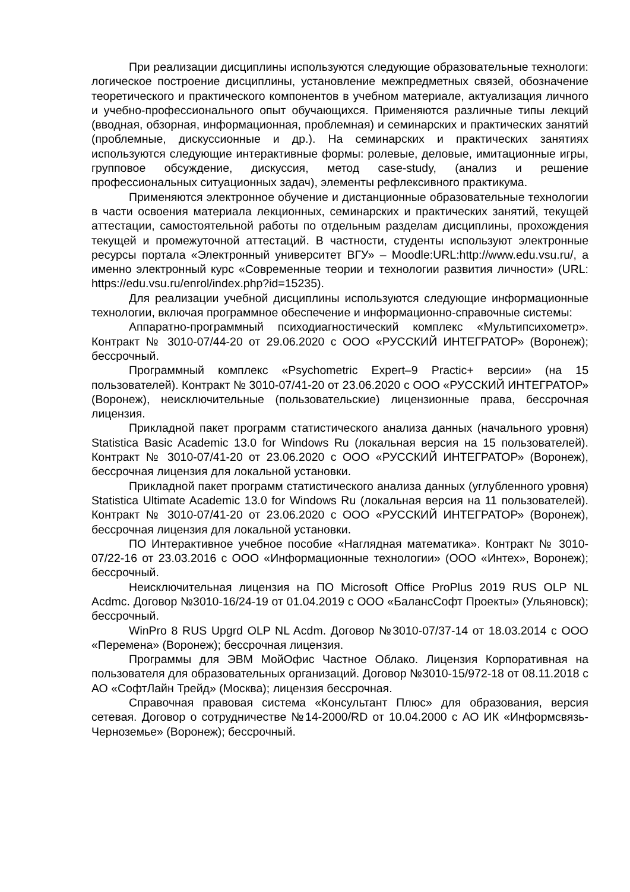При реализации дисциплины используются следующие образовательные технологи: логическое построение дисциплины, установление межпредметных связей, обозначение теоретического и практического компонентов в учебном материале, актуализация личного и учебно-профессионального опыт обучающихся. Применяются различные типы лекций (вводная, обзорная, информационная, проблемная) и семинарских и практических занятий (проблемные, дискуссионные и др.). На семинарских и практических занятиях используются следующие интерактивные формы: ролевые, деловые, имитационные игры, групповое обсуждение, дискуссия, метод case-study, (анализ и решение профессиональных ситуационных задач), элементы рефлексивного практикума.
Применяются электронное обучение и дистанционные образовательные технологии в части освоения материала лекционных, семинарских и практических занятий, текущей аттестации, самостоятельной работы по отдельным разделам дисциплины, прохождения текущей и промежуточной аттестаций. В частности, студенты используют электронные ресурсы портала «Электронный университет ВГУ» – Moodle:URL:http://www.edu.vsu.ru/, а именно электронный курс «Современные теории и технологии развития личности» (URL: https://edu.vsu.ru/enrol/index.php?id=15235).
Для реализации учебной дисциплины используются следующие информационные технологии, включая программное обеспечение и информационно-справочные системы:
Аппаратно-программный психодиагностический комплекс «Мультипсихометр». Контракт № 3010-07/44-20 от 29.06.2020 с ООО «РУССКИЙ ИНТЕГРАТОР» (Воронеж); бессрочный.
Программный комплекс «Psychometric Expert–9 Practic+ версии» (на 15 пользователей). Контракт № 3010-07/41-20 от 23.06.2020 с ООО «РУССКИЙ ИНТЕГРАТОР» (Воронеж), неисключительные (пользовательские) лицензионные права, бессрочная лицензия.
Прикладной пакет программ статистического анализа данных (начального уровня) Statistica Basic Academic 13.0 for Windows Ru (локальная версия на 15 пользователей). Контракт № 3010-07/41-20 от 23.06.2020 с ООО «РУССКИЙ ИНТЕГРАТОР» (Воронеж), бессрочная лицензия для локальной установки.
Прикладной пакет программ статистического анализа данных (углубленного уровня) Statistica Ultimate Academic 13.0 for Windows Ru (локальная версия на 11 пользователей). Контракт № 3010-07/41-20 от 23.06.2020 с ООО «РУССКИЙ ИНТЕГРАТОР» (Воронеж), бессрочная лицензия для локальной установки.
ПО Интерактивное учебное пособие «Наглядная математика». Контракт № 3010-07/22-16 от 23.03.2016 с ООО «Информационные технологии» (ООО «Интех», Воронеж); бессрочный.
Неисключительная лицензия на ПО Microsoft Office ProPlus 2019 RUS OLP NL Acdmc. Договор №3010-16/24-19 от 01.04.2019 с ООО «БалансСофт Проекты» (Ульяновск); бессрочный.
WinPro 8 RUS Upgrd OLP NL Acdm. Договор №3010-07/37-14 от 18.03.2014 с ООО «Перемена» (Воронеж); бессрочная лицензия.
Программы для ЭВМ МойОфис Частное Облако. Лицензия Корпоративная на пользователя для образовательных организаций. Договор №3010-15/972-18 от 08.11.2018 с АО «СофтЛайн Трейд» (Москва); лицензия бессрочная.
Справочная правовая система «Консультант Плюс» для образования, версия сетевая. Договор о сотрудничестве №14-2000/RD от 10.04.2000 с АО ИК «Информсвязь-Черноземье» (Воронеж); бессрочный.